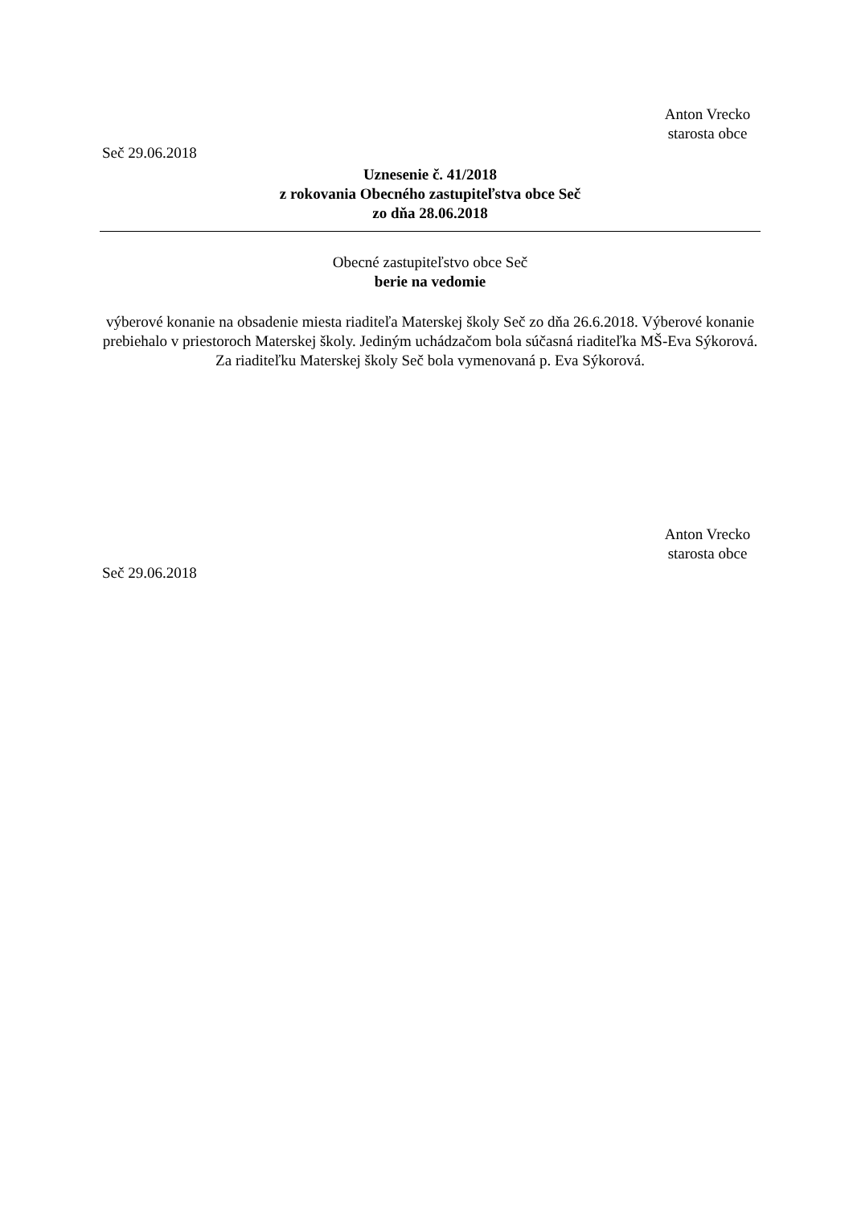Anton Vrecko
starosta obce
Seč 29.06.2018
Uznesenie č. 41/2018
z rokovania Obecného zastupiteľstva obce Seč
zo dňa 28.06.2018
Obecné zastupiteľstvo obce Seč
berie na vedomie
výberové konanie na obsadenie miesta riaditeľa Materskej školy Seč zo dňa 26.6.2018. Výberové konanie prebiehalo v priestoroch Materskej školy. Jediným uchádzačom bola súčasná riaditeľka MŠ-Eva Sýkorová. Za riaditeľku Materskej školy Seč bola vymenovaná p. Eva Sýkorová.
Anton Vrecko
starosta obce
Seč 29.06.2018